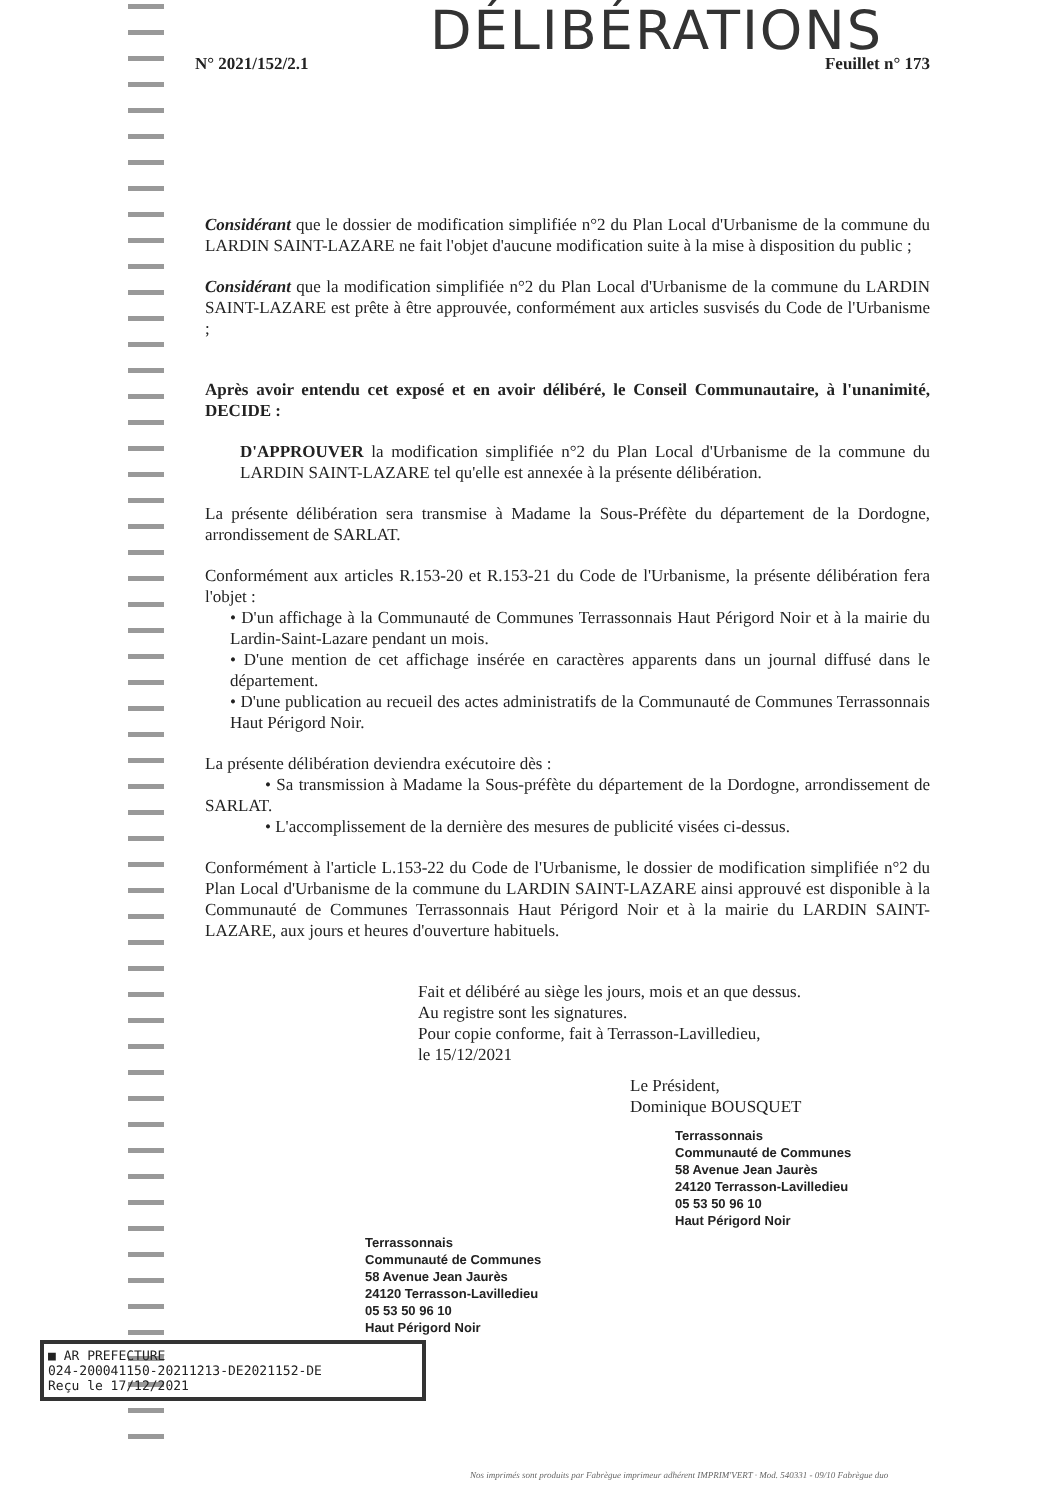DÉLIBÉRATIONS
N° 2021/152/2.1 Feuillet n° 173
Considérant que le dossier de modification simplifiée n°2 du Plan Local d'Urbanisme de la commune du LARDIN SAINT-LAZARE ne fait l'objet d'aucune modification suite à la mise à disposition du public ;
Considérant que la modification simplifiée n°2 du Plan Local d'Urbanisme de la commune du LARDIN SAINT-LAZARE est prête à être approuvée, conformément aux articles susvisés du Code de l'Urbanisme ;
Après avoir entendu cet exposé et en avoir délibéré, le Conseil Communautaire, à l'unanimité, DECIDE :
D'APPROUVER la modification simplifiée n°2 du Plan Local d'Urbanisme de la commune du LARDIN SAINT-LAZARE tel qu'elle est annexée à la présente délibération.
La présente délibération sera transmise à Madame la Sous-Préfète du département de la Dordogne, arrondissement de SARLAT.
Conformément aux articles R.153-20 et R.153-21 du Code de l'Urbanisme, la présente délibération fera l'objet :
• D'un affichage à la Communauté de Communes Terrassonnais Haut Périgord Noir et à la mairie du Lardin-Saint-Lazare pendant un mois.
• D'une mention de cet affichage insérée en caractères apparents dans un journal diffusé dans le département.
• D'une publication au recueil des actes administratifs de la Communauté de Communes Terrassonnais Haut Périgord Noir.
La présente délibération deviendra exécutoire dès :
• Sa transmission à Madame la Sous-préfète du département de la Dordogne, arrondissement de SARLAT.
• L'accomplissement de la dernière des mesures de publicité visées ci-dessus.
Conformément à l'article L.153-22 du Code de l'Urbanisme, le dossier de modification simplifiée n°2 du Plan Local d'Urbanisme de la commune du LARDIN SAINT-LAZARE ainsi approuvé est disponible à la Communauté de Communes Terrassonnais Haut Périgord Noir et à la mairie du LARDIN SAINT-LAZARE, aux jours et heures d'ouverture habituels.
Fait et délibéré au siège les jours, mois et an que dessus.
Au registre sont les signatures.
Pour copie conforme, fait à Terrasson-Lavilledieu,
le 15/12/2021
Le Président,
Dominique BOUSQUET
Terrassonnais
Communauté de Communes
58 Avenue Jean Jaurès
24120 Terrasson-Lavilledieu
05 53 50 96 10
Haut Périgord Noir
Terrassonnais
Communauté de Communes
58 Avenue Jean Jaurès
24120 Terrasson-Lavilledieu
05 53 50 96 10
Haut Périgord Noir
■ AR PREFECTURE
024-200041150-20211213-DE2021152-DE
Reçu le 17/12/2021
Nos imprimés sont produits par Fabrègue imprimeur adhérent IMPRIM'VERT · Mod. 540331 - 09/10 Fabrègue duo